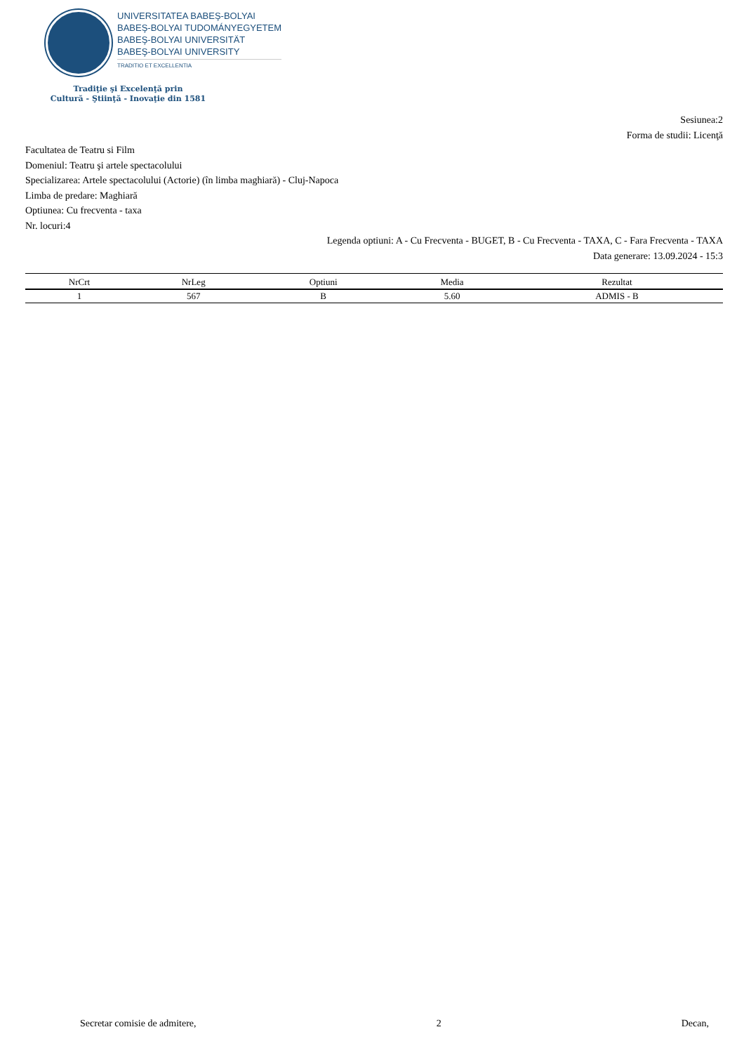UNIVERSITATEA BABEŞ-BOLYAI
BABEŞ-BOLYAI TUDOMÁNYEGYETEM
BABEŞ-BOLYAI UNIVERSITÄT
BABEŞ-BOLYAI UNIVERSITY
TRADITIO ET EXCELLENTIA
Tradiţie şi Excelenţă prin
Cultură - Ştiinţă - Inovaţie din 1581
Sesiunea:2
Forma de studii: Licenţă
Facultatea de Teatru si Film
Domeniul: Teatru şi artele spectacolului
Specializarea: Artele spectacolului (Actorie) (în limba maghiară) - Cluj-Napoca
Limba de predare: Maghiară
Optiunea: Cu frecventa - taxa
Nr. locuri:4
Legenda optiuni: A - Cu Frecventa - BUGET, B - Cu Frecventa - TAXA, C - Fara Frecventa - TAXA
Data generare: 13.09.2024 - 15:3
| NrCrt | NrLeg | Optiuni | Media | Rezultat |
| --- | --- | --- | --- | --- |
| 1 | 567 | B | 5.60 | ADMIS - B |
Secretar comisie de admitere, 2 Decan,